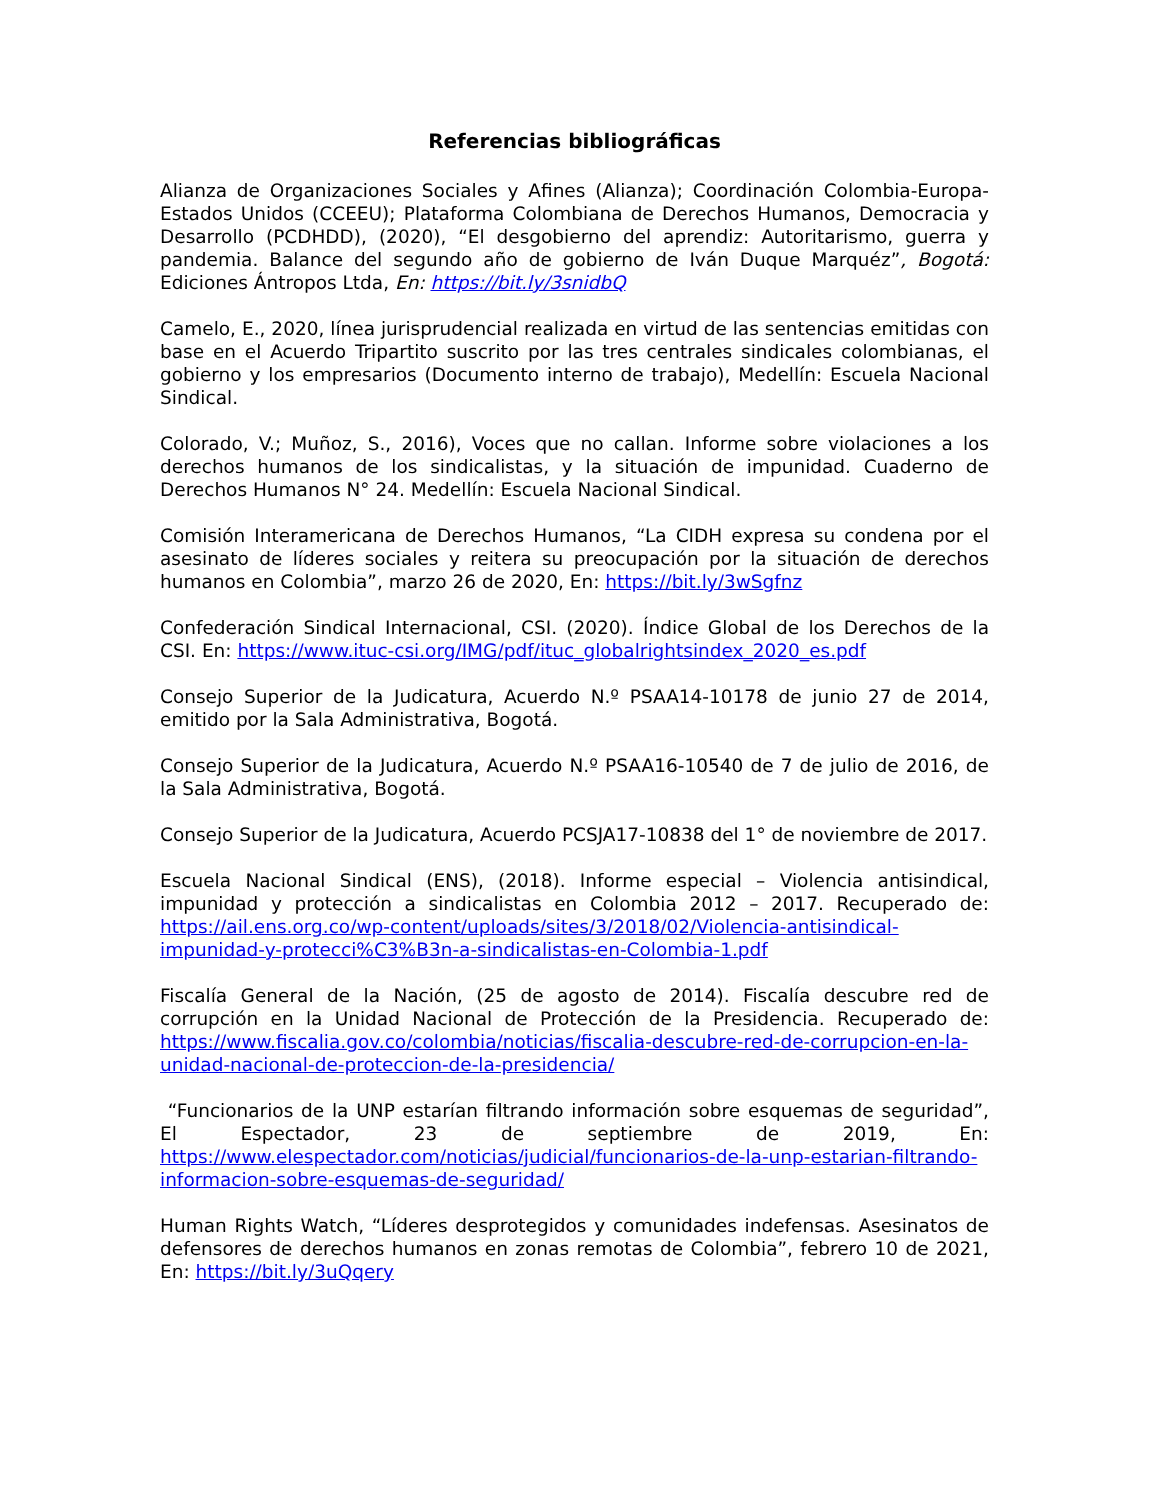Referencias bibliográficas
Alianza de Organizaciones Sociales y Afines (Alianza); Coordinación Colombia-Europa-Estados Unidos (CCEEU); Plataforma Colombiana de Derechos Humanos, Democracia y Desarrollo (PCDHDD), (2020), “El desgobierno del aprendiz: Autoritarismo, guerra y pandemia. Balance del segundo año de gobierno de Iván Duque Marquéz”, Bogotá: Ediciones Ántropos Ltda, En: https://bit.ly/3snidbQ
Camelo, E., 2020, línea jurisprudencial realizada en virtud de las sentencias emitidas con base en el Acuerdo Tripartito suscrito por las tres centrales sindicales colombianas, el gobierno y los empresarios (Documento interno de trabajo), Medellín: Escuela Nacional Sindical.
Colorado, V.; Muñoz, S., 2016), Voces que no callan. Informe sobre violaciones a los derechos humanos de los sindicalistas, y la situación de impunidad. Cuaderno de Derechos Humanos N° 24. Medellín: Escuela Nacional Sindical.
Comisión Interamericana de Derechos Humanos, “La CIDH expresa su condena por el asesinato de líderes sociales y reitera su preocupación por la situación de derechos humanos en Colombia”, marzo 26 de 2020, En: https://bit.ly/3wSgfnz
Confederación Sindical Internacional, CSI. (2020). Índice Global de los Derechos de la CSI. En: https://www.ituc-csi.org/IMG/pdf/ituc_globalrightsindex_2020_es.pdf
Consejo Superior de la Judicatura, Acuerdo N.º PSAA14-10178 de junio 27 de 2014, emitido por la Sala Administrativa, Bogotá.
Consejo Superior de la Judicatura, Acuerdo N.º PSAA16-10540 de 7 de julio de 2016, de la Sala Administrativa, Bogotá.
Consejo Superior de la Judicatura, Acuerdo PCSJA17-10838 del 1° de noviembre de 2017.
Escuela Nacional Sindical (ENS), (2018). Informe especial – Violencia antisindical, impunidad y protección a sindicalistas en Colombia 2012 – 2017. Recuperado de: https://ail.ens.org.co/wp-content/uploads/sites/3/2018/02/Violencia-antisindical-impunidad-y-protecci%C3%B3n-a-sindicalistas-en-Colombia-1.pdf
Fiscalía General de la Nación, (25 de agosto de 2014). Fiscalía descubre red de corrupción en la Unidad Nacional de Protección de la Presidencia. Recuperado de: https://www.fiscalia.gov.co/colombia/noticias/fiscalia-descubre-red-de-corrupcion-en-la-unidad-nacional-de-proteccion-de-la-presidencia/
“Funcionarios de la UNP estarían filtrando información sobre esquemas de seguridad”, El Espectador, 23 de septiembre de 2019, En: https://www.elespectador.com/noticias/judicial/funcionarios-de-la-unp-estarian-filtrando-informacion-sobre-esquemas-de-seguridad/
Human Rights Watch, “Líderes desprotegidos y comunidades indefensas. Asesinatos de defensores de derechos humanos en zonas remotas de Colombia”, febrero 10 de 2021, En: https://bit.ly/3uQqery